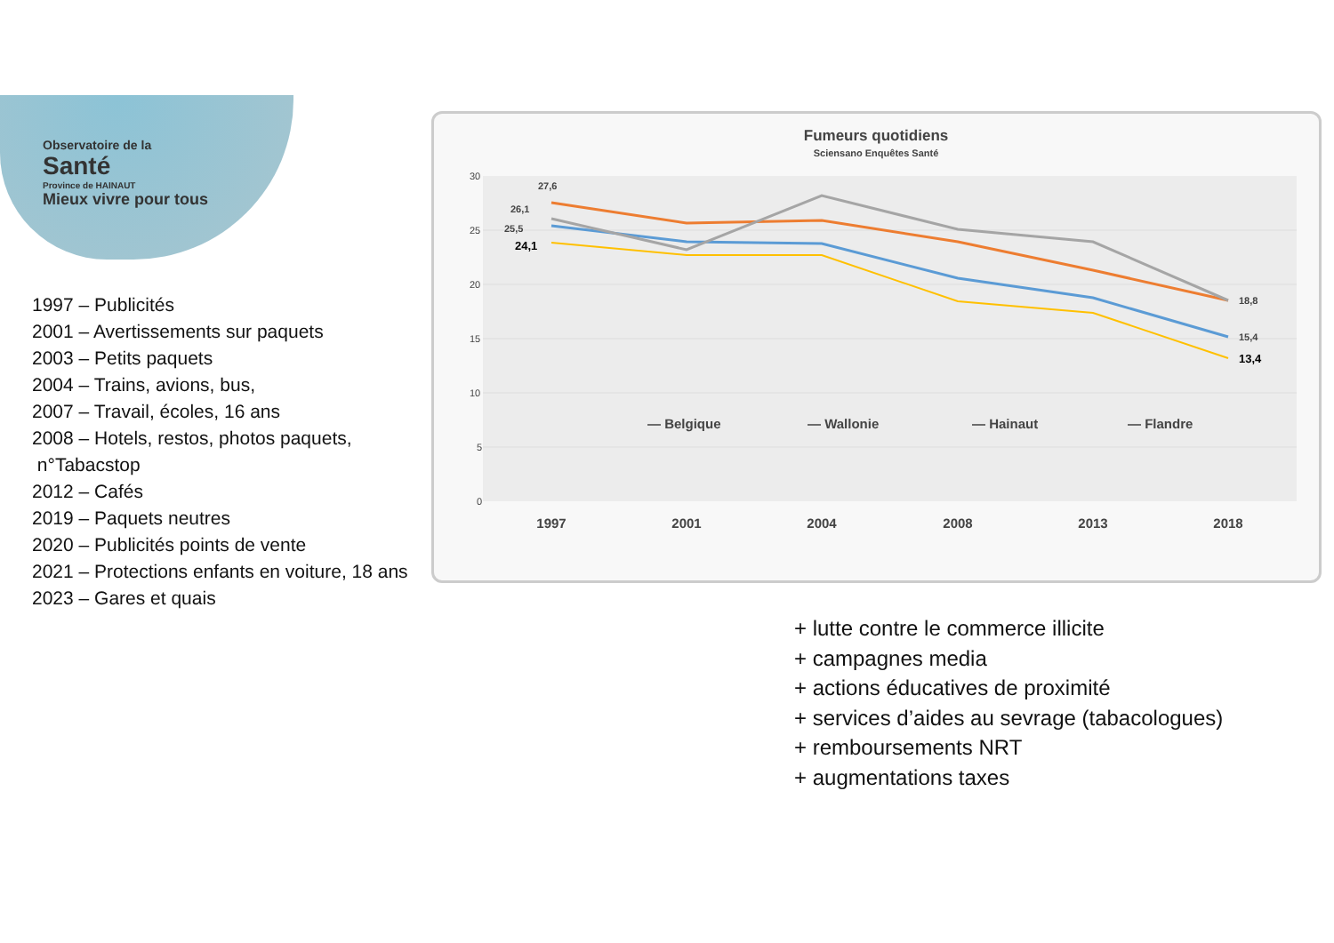Observatoire de la
Santé
Province de HAINAUT
Mieux vivre pour tous
1997 – Publicités
2001 – Avertissements sur paquets
2003 – Petits paquets
2004 – Trains, avions, bus,
2007 – Travail, écoles, 16 ans
2008 – Hotels, restos, photos paquets,
n°Tabacstop
2012 – Cafés
2019 – Paquets neutres
2020 – Publicités points de vente
2021 – Protections enfants en voiture, 18 ans
2023 – Gares et quais
Fumeurs quotidiens
Sciensano Enquêtes Santé
30
25
20
15
10
5
0
27,6
26,1
25,5
24,1
18,8
15,4
13,4
— Belgique
— Wallonie
— Hainaut
— Flandre
1997
2001
2004
2008
2013
2018
+ lutte contre le commerce illicite
+ campagnes media
+ actions éducatives de proximité
+ services d’aides au sevrage (tabacologues)
+ remboursements NRT
+ augmentations taxes